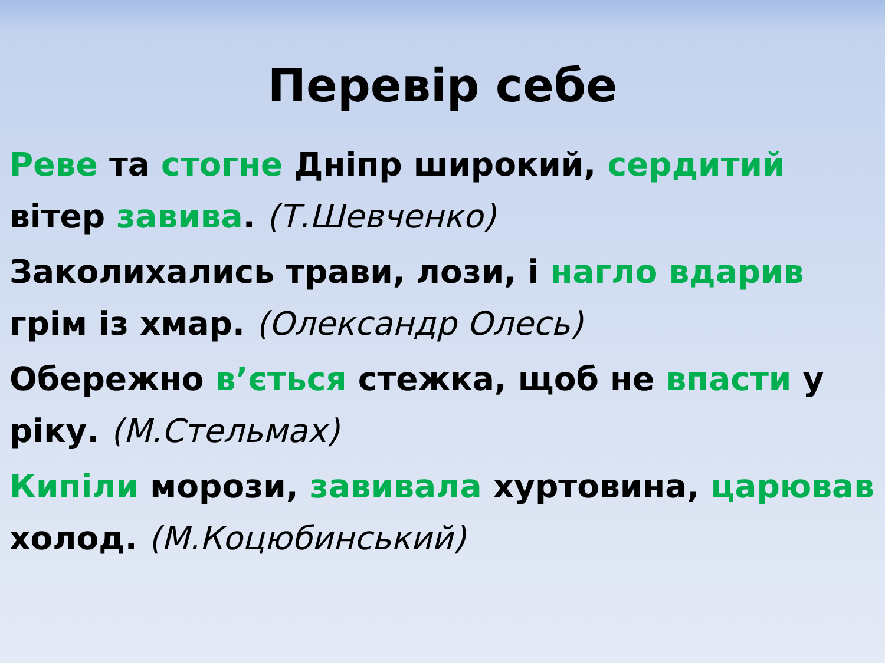Перевір себе
Реве та стогне Дніпр широкий, сердитий вітер завива. (Т.Шевченко)
Заколихались трави, лози, і нагло вдарив грім із хмар. (Олександр Олесь)
Обережно в’ється стежка, щоб не впасти у ріку. (М.Стельмах)
Кипіли морози, завивала хуртовина, царював холод. (М.Коцюбинський)